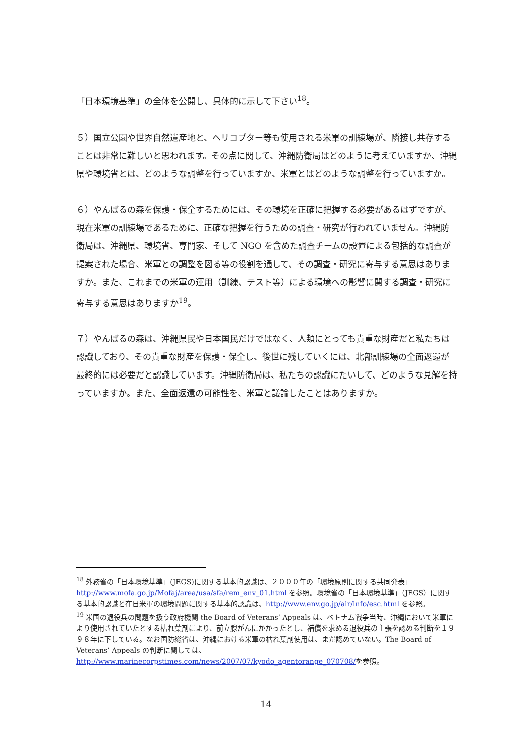「日本環境基準」の全体を公開し、具体的に示して下さい<sup>18</sup>。
５）国立公園や世界自然遺産地と、ヘリコプター等も使用される米軍の訓練場が、隣接し共存することは非常に難しいと思われます。その点に関して、沖縄防衛局はどのように考えていますか、沖縄県や環境省とは、どのような調整を行っていますか、米軍とはどのような調整を行っていますか。
６）やんばるの森を保護・保全するためには、その環境を正確に把握する必要があるはずですが、現在米軍の訓練場であるために、正確な把握を行うための調査・研究が行われていません。沖縄防衛局は、沖縄県、環境省、専門家、そして NGO を含めた調査チームの設置による包括的な調査が提案された場合、米軍との調整を図る等の役割を通して、その調査・研究に寄与する意思はありますか。また、これまでの米軍の運用（訓練、テスト等）による環境への影響に関する調査・研究に寄与する意思はありますか<sup>19</sup>。
７）やんばるの森は、沖縄県民や日本国民だけではなく、人類にとっても貴重な財産だと私たちは認識しており、その貴重な財産を保護・保全し、後世に残していくには、北部訓練場の全面返還が最終的には必要だと認識しています。沖縄防衛局は、私たちの認識にたいして、どのような見解を持っていますか。また、全面返還の可能性を、米軍と議論したことはありますか。
<sup>18</sup> 外務省の「日本環境基準」(JEGS)に関する基本的認識は、２０００年の「環境原則に関する共同発表」http://www.mofa.go.jp/Mofaj/area/usa/sfa/rem_env_01.html を参照。環境省の「日本環境基準」（JEGS）に関する基本的認識と在日米軍の環境問題に関する基本的認識は、http://www.env.go.jp/air/info/esc.html を参照。
<sup>19</sup> 米国の退役兵の問題を扱う政府機関 the Board of Veterans’ Appeals は、ベトナム戦争当時、沖縄において米軍により使用されていたとする枯れ葉剤により、前立腺がんにかかったとし、補償を求める退役兵の主張を認める判断を１９９８年に下している。なお国防総省は、沖縄における米軍の枯れ葉剤使用は、まだ認めていない。The Board of Veterans’ Appeals の判断に関しては、http://www.marinecorpstimes.com/news/2007/07/kyodo_agentorange_070708/を参照。
14